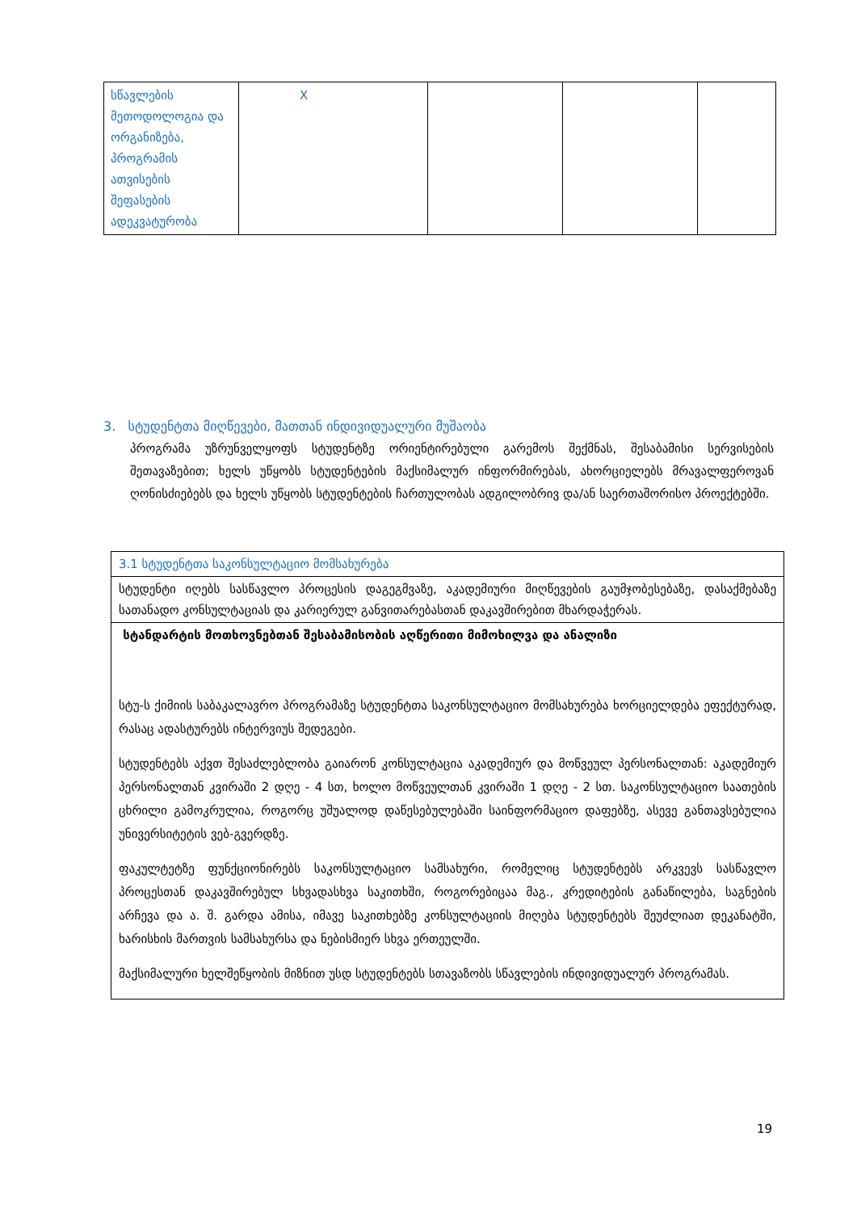| სწავლების მეთოდოლოგია და ორგანიზება, პროგრამის ათვისების შეფასების ადეკვატურობა | X | | | |
3. სტუდენტთა მიღწევები, მათთან ინდივიდუალური მუშაობა
პროგრამა უზრუნველყოფს სტუდენტზე ორიენტირებული გარემოს შექმნას, შესაბამისი სერვისების შეთავაზებით; ხელს უწყობს სტუდენტების მაქსიმალურ ინფორმირებას, ახორციელებს მრავალფეროვან ღონისძიებებს და ხელს უწყობს სტუდენტების ჩართულობას ადგილობრივ და/ან საერთაშორისო პროექტებში.
| 3.1 სტუდენტთა საკონსულტაციო მომსახურება |
| სტუდენტი იღებს სასწავლო პროცესის დაგეგმვაზე, აკადემიური მიღწევების გაუმჯობესებაზე, დასაქმებაზე სათანადო კონსულტაციას და კარიერულ განვითარებასთან დაკავშირებით მხარდაჭერას. |
| სტანდარტის მოთხოვნებთან შესაბამისობის აღწერითი მიმოხილვა და ანალიზი სტუ-ს ქიმიის საბაკალავრო პროგრამაზე სტუდენტთა საკონსულტაციო მომსახურება ხორციელდება ეფექტურად, რასაც ადასტურებს ინტერვიუს შედეგები. სტუდენტებს აქვთ შესაძლებლობა გაიარონ კონსულტაცია აკადემიურ და მოწვეულ პერსონალთან: აკადემიურ პერსონალთან კვირაში 2 დღე - 4 სთ, ხოლო მოწვეულთან კვირაში 1 დღე - 2 სთ. საკონსულტაციო საათების ცხრილი გამოკრულია, როგორც უშუალოდ დაწესებულებაში საინფორმაციო დაფებზე, ასევე განთავსებულია უნივერსიტეტის ვებ-გვერდზე. ფაკულტეტზე ფუნქციონირებს საკონსულტაციო სამსახური, რომელიც სტუდენტებს არკვევს სასწავლო პროცესთან დაკავშირებულ სხვადასხვა საკითხში, როგორებიცაა მაგ., კრედიტების განაწილება, საგნების არჩევა და ა. შ. გარდა ამისა, იმავე საკითხებზე კონსულტაციის მიღება სტუდენტებს შეუძლიათ დეკანატში, ხარისხის მართვის სამსახურსა და ნებისმიერ სხვა ერთეულში. მაქსიმალური ხელშეწყობის მიზნით უსდ სტუდენტებს სთავაზობს სწავლების ინდივიდუალურ პროგრამას. |
19